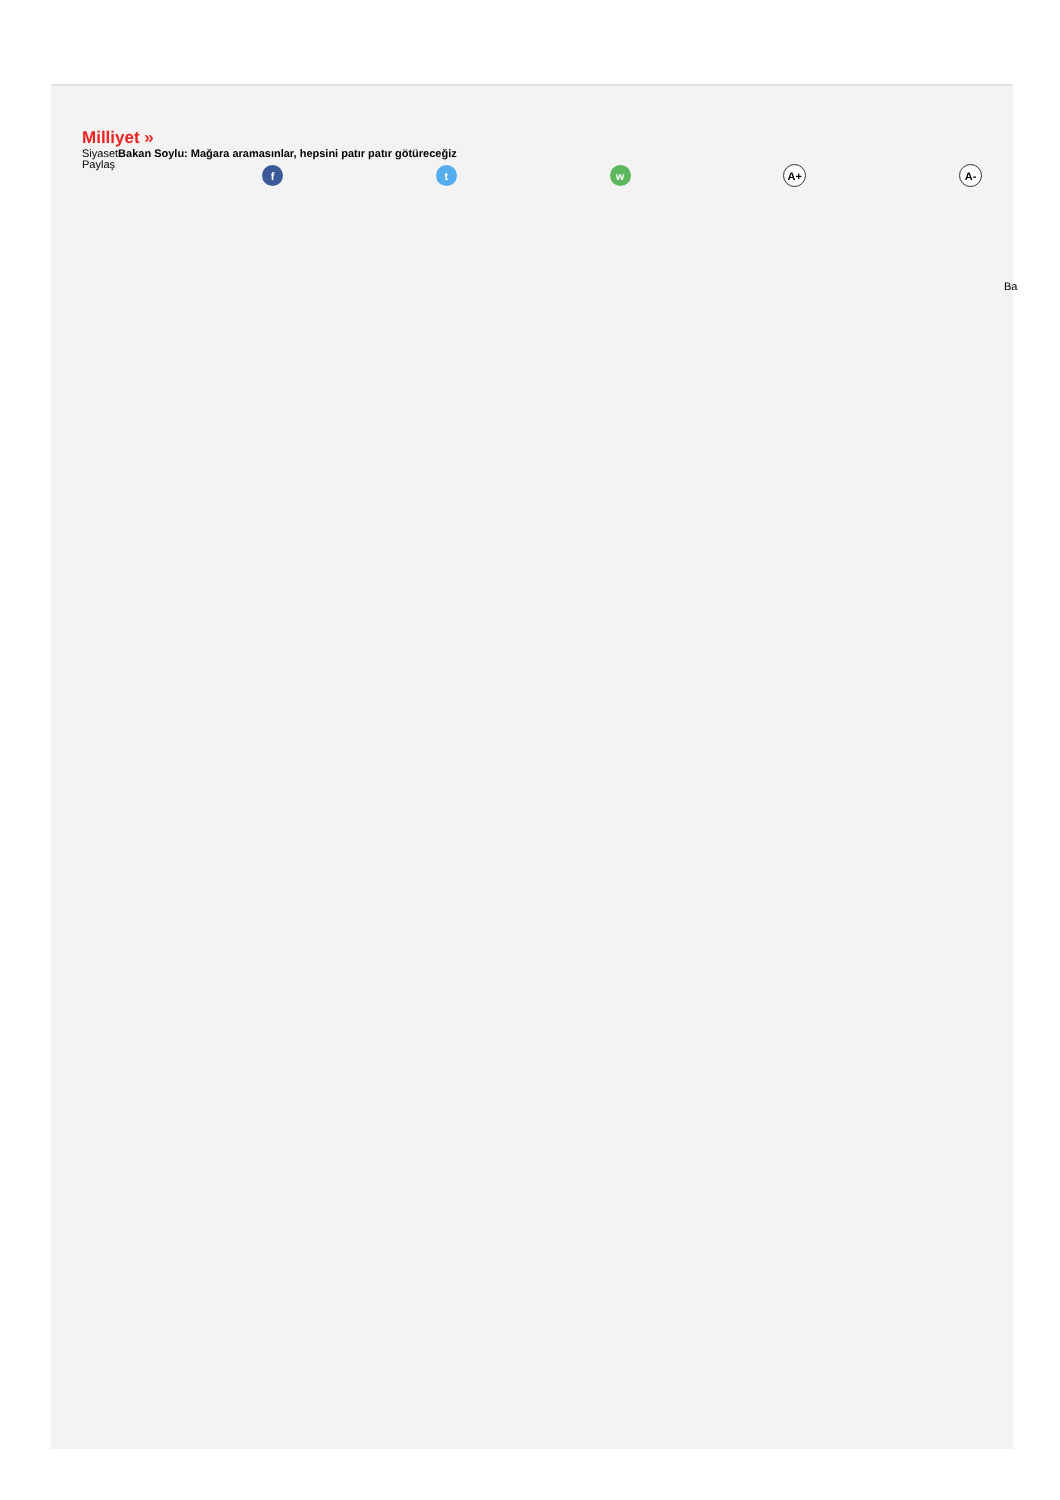Milliyet »
SiyasetBakan Soylu: Mağara aramasınlar, hepsini patır patır götüreceğiz
Paylaş
f t w A+ A-
Ba